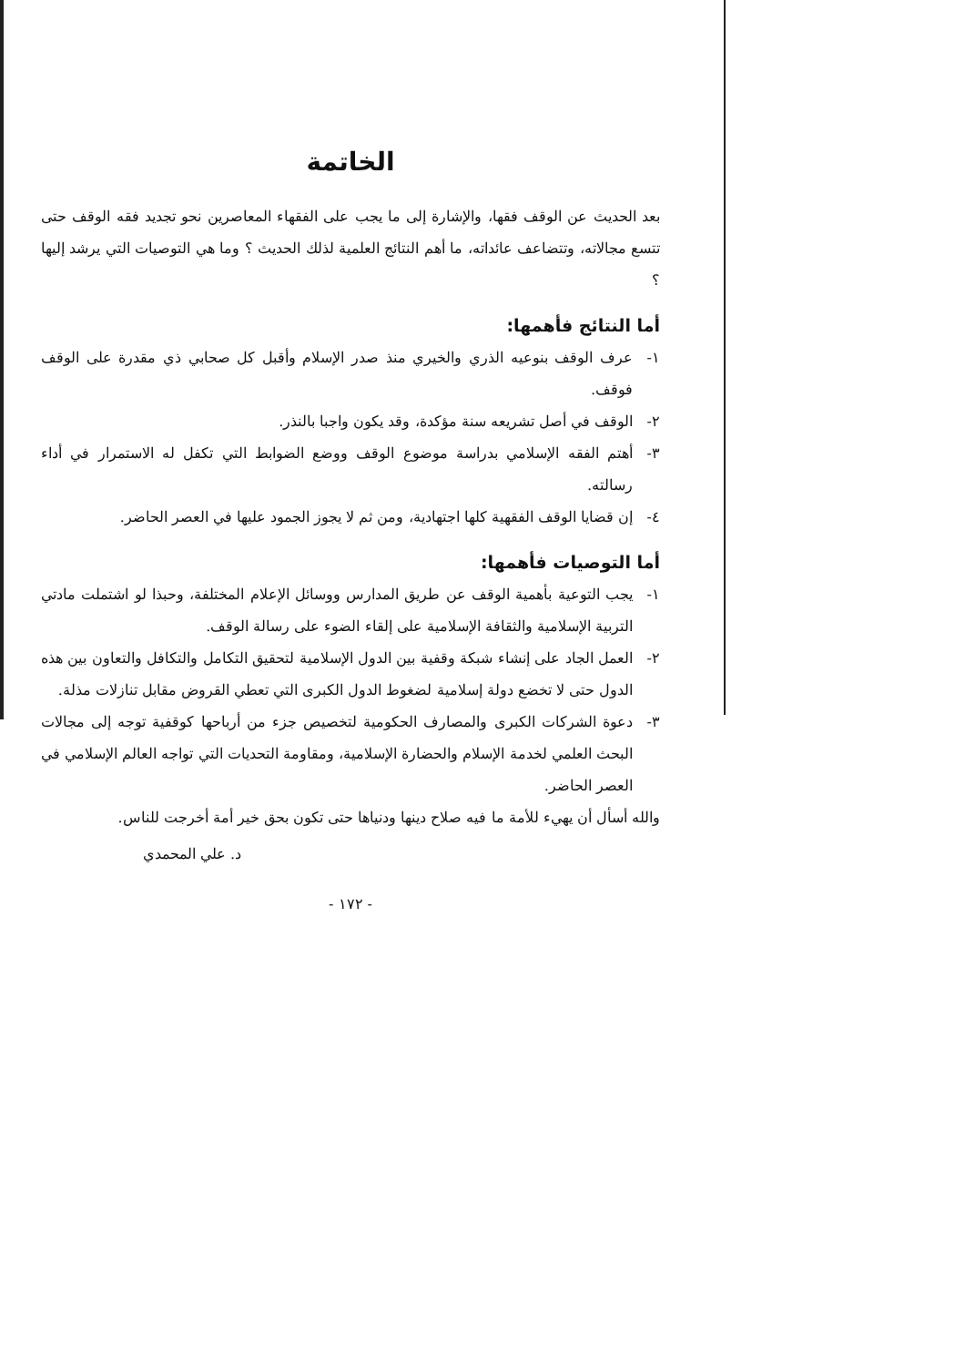الخاتمة
بعد الحديث عن الوقف فقها، والإشارة إلى ما يجب على الفقهاء المعاصرين نحو تجديد فقه الوقف حتى تتسع مجالاته، وتتضاعف عائداته، ما أهم النتائج العلمية لذلك الحديث ؟ وما هي التوصيات التي يرشد إليها ؟
أما النتائج فأهمها:
١- عرف الوقف بنوعيه الذري والخيري منذ صدر الإسلام وأقبل كل صحابي ذي مقدرة على الوقف فوقف.
٢- الوقف في أصل تشريعه سنة مؤكدة، وقد يكون واجبا بالنذر.
٣- أهتم الفقه الإسلامي بدراسة موضوع الوقف ووضع الضوابط التي تكفل له الاستمرار في أداء رسالته.
٤- إن قضايا الوقف الفقهية كلها اجتهادية، ومن ثم لا يجوز الجمود عليها في العصر الحاضر.
أما التوصيات فأهمها:
١- يجب التوعية بأهمية الوقف عن طريق المدارس ووسائل الإعلام المختلفة، وحبذا لو اشتملت مادتي التربية الإسلامية والثقافة الإسلامية على إلقاء الضوء على رسالة الوقف.
٢- العمل الجاد على إنشاء شبكة وقفية بين الدول الإسلامية لتحقيق التكامل والتكافل والتعاون بين هذه الدول حتى لا تخضع دولة إسلامية لضغوط الدول الكبرى التي تعطي القروض مقابل تنازلات مذلة.
٣- دعوة الشركات الكبرى والمصارف الحكومية لتخصيص جزء من أرباحها كوقفية توجه إلى مجالات البحث العلمي لخدمة الإسلام والحضارة الإسلامية، ومقاومة التحديات التي تواجه العالم الإسلامي في العصر الحاضر.
والله أسأل أن يهيء للأمة ما فيه صلاح دينها ودنياها حتى تكون بحق خير أمة أخرجت للناس.
د. علي المحمدي
- ١٧٢ -